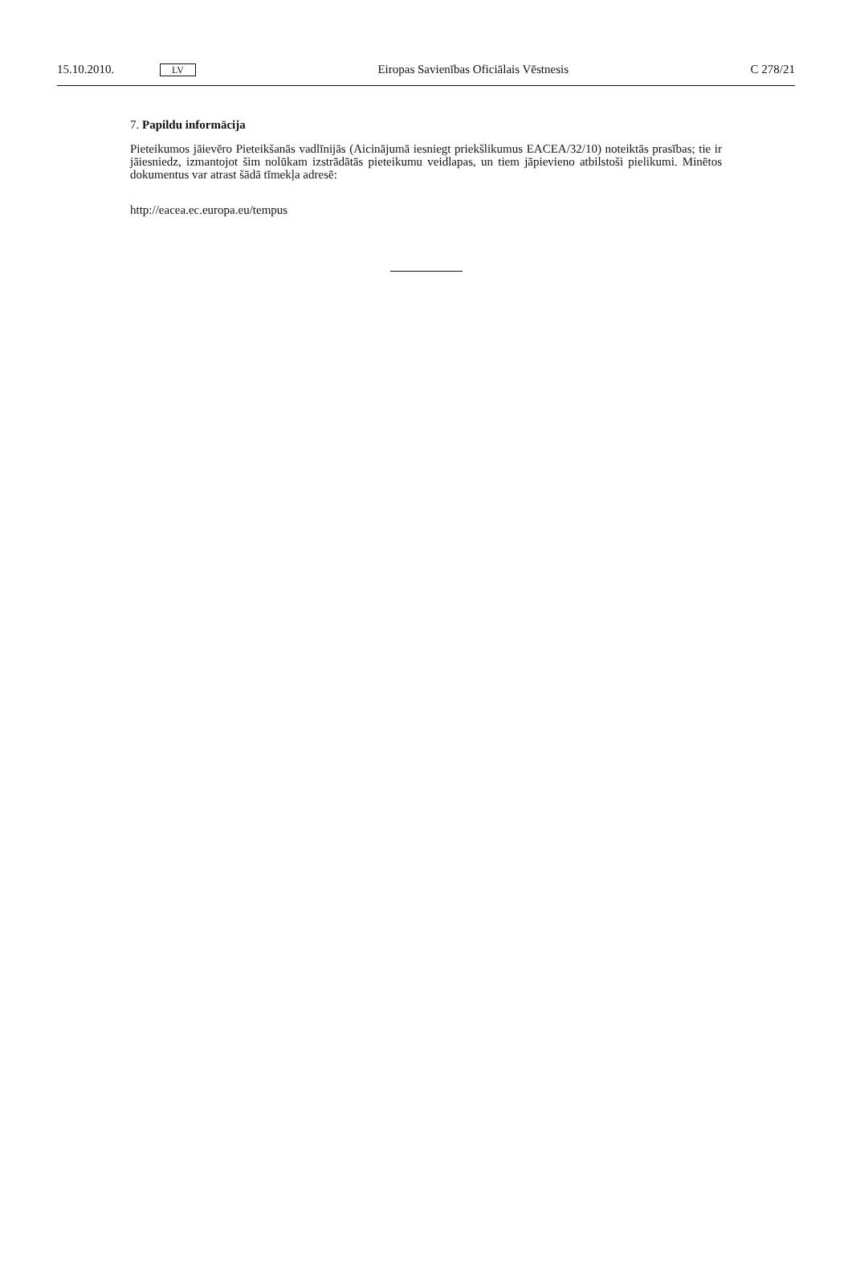15.10.2010. LV Eiropas Savienības Oficiālais Vēstnesis C 278/21
7. Papildu informācija
Pieteikumos jāievēro Pieteikšanās vadlīnijās (Aicinājumā iesniegt priekšlikumus EACEA/32/10) noteiktās prasības; tie ir jāiesniedz, izmantojot šim nolūkam izstrādātās pieteikumu veidlapas, un tiem jāpievieno atbilstoši pielikumi. Minētos dokumentus var atrast šādā tīmekļa adresē:
http://eacea.ec.europa.eu/tempus